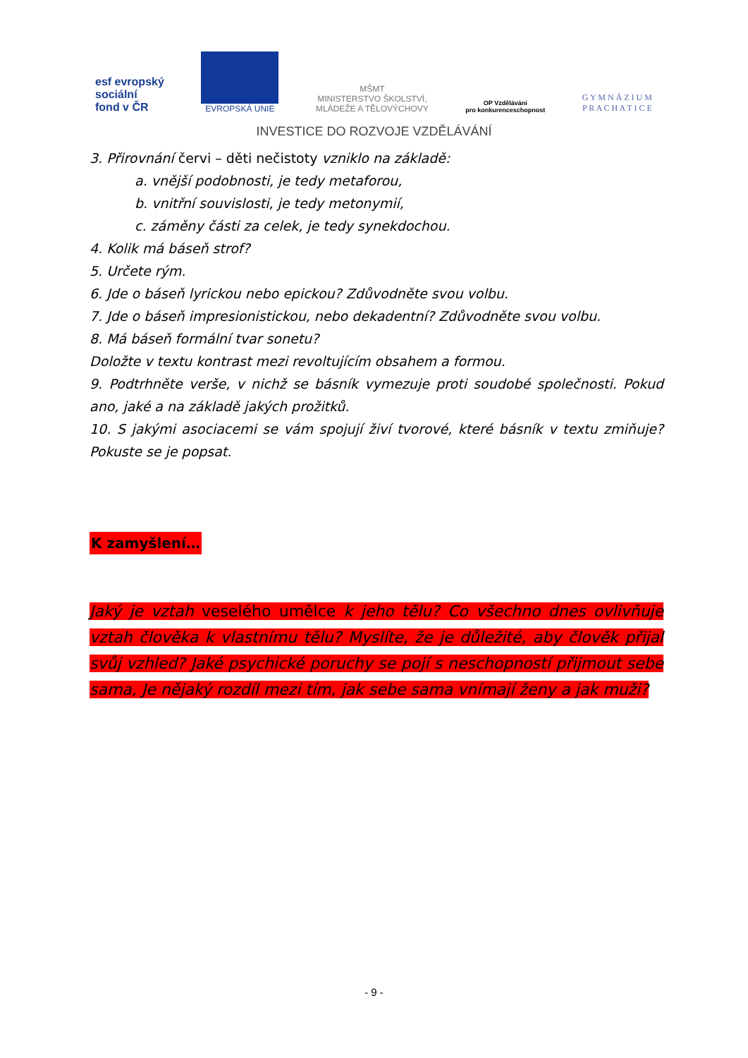esf evropský
sociální
fond v ČR
EVROPSKÁ UNIE
MŠMT
MINISTERSTVO ŠKOLSTVÍ,
MLÁDEŽE A TĚLOVÝCHOVY
OP Vzdělávání
pro konkurenceschopnost
G Y M N Á Z I U M
P R A C H A T I C E
INVESTICE DO ROZVOJE VZDĚLÁVÁNÍ
3. Přirovnání červi – děti nečistoty vzniklo na základě:
a. vnější podobnosti, je tedy metaforou,
b. vnitřní souvislosti, je tedy metonymií,
c. záměny části za celek, je tedy synekdochou.
4. Kolik má báseň strof?
5. Určete rým.
6. Jde o báseň lyrickou nebo epickou? Zdůvodněte svou volbu.
7. Jde o báseň impresionistickou, nebo dekadentní? Zdůvodněte svou volbu.
8. Má báseň formální tvar sonetu?
Doložte v textu kontrast mezi revoltujícím obsahem a formou.
9. Podtrhněte verše, v nichž se básník vymezuje proti soudobé společnosti. Pokud ano, jaké a na základě jakých prožitků.
10. S jakými asociacemi se vám spojují živí tvorové, které básník v textu zmiňuje? Pokuste se je popsat.
K zamyšlení…
Jaký je vztah veselého umělce k jeho tělu? Co všechno dnes ovlivňuje vztah člověka k vlastnímu tělu? Myslíte, že je důležité, aby člověk přijal svůj vzhled? Jaké psychické poruchy se pojí s neschopností přijmout sebe sama, Je nějaký rozdíl mezi tím, jak sebe sama vnímají ženy a jak muži?
- 9 -